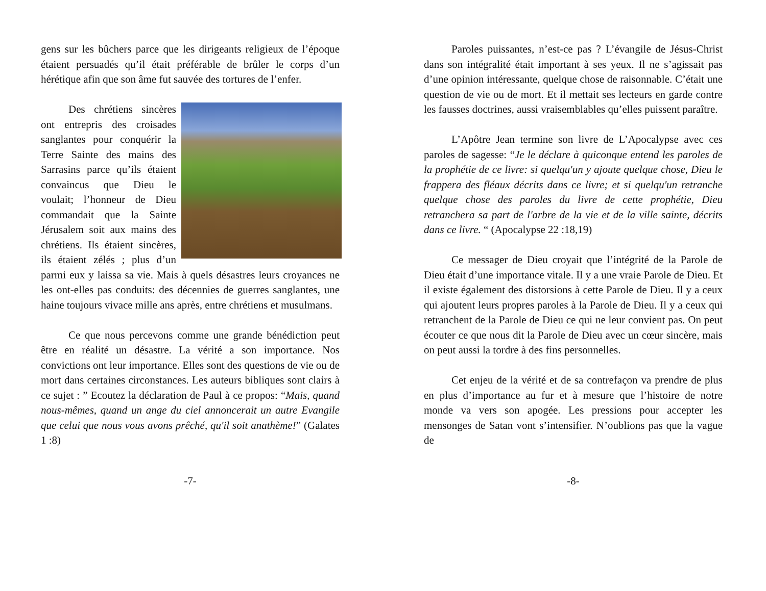gens sur les bûchers parce que les dirigeants religieux de l’époque étaient persuadés qu’il était préférable de brûler le corps d’un hérétique afin que son âme fut sauvée des tortures de l’enfer.
Des chrétiens sincères ont entrepris des croisades sanglantes pour conquérir la Terre Sainte des mains des Sarrasins parce qu’ils étaient convaincus que Dieu le voulait; l’honneur de Dieu commandait que la Sainte Jérusalem soit aux mains des chrétiens. Ils étaient sincères, ils étaient zélés ; plus d’un parmi eux y laissa sa vie. Mais à quels désastres leurs croyances ne les ont-elles pas conduits: des décennies de guerres sanglantes, une haine toujours vivace mille ans après, entre chrétiens et musulmans.
Ce que nous percevons comme une grande bénédiction peut être en réalité un désastre. La vérité a son importance. Nos convictions ont leur importance. Elles sont des questions de vie ou de mort dans certaines circonstances. Les auteurs bibliques sont clairs à ce sujet : ” Ecoutez la déclaration de Paul à ce propos: “Mais, quand nous-mêmes, quand un ange du ciel annoncerait un autre Evangile que celui que nous vous avons prêché, qu'il soit anathème!” (Galates 1 :8)
-7-
Paroles puissantes, n’est-ce pas ? L’évangile de Jésus-Christ dans son intégralité était important à ses yeux. Il ne s’agissait pas d’une opinion intéressante, quelque chose de raisonnable. C’était une question de vie ou de mort. Et il mettait ses lecteurs en garde contre les fausses doctrines, aussi vraisemblables qu’elles puissent paraître.
L’Apôtre Jean termine son livre de L’Apocalypse avec ces paroles de sagesse: “Je le déclare à quiconque entend les paroles de la prophétie de ce livre: si quelqu'un y ajoute quelque chose, Dieu le frappera des fléaux décrits dans ce livre; et si quelqu'un retranche quelque chose des paroles du livre de cette prophétie, Dieu retranchera sa part de l'arbre de la vie et de la ville sainte, décrits dans ce livre. “ (Apocalypse 22 :18,19)
Ce messager de Dieu croyait que l’intégrité de la Parole de Dieu était d’une importance vitale. Il y a une vraie Parole de Dieu. Et il existe également des distorsions à cette Parole de Dieu. Il y a ceux qui ajoutent leurs propres paroles à la Parole de Dieu. Il y a ceux qui retranchent de la Parole de Dieu ce qui ne leur convient pas. On peut écouter ce que nous dit la Parole de Dieu avec un cœur sincère, mais on peut aussi la tordre à des fins personnelles.
Cet enjeu de la vérité et de sa contrefaçon va prendre de plus en plus d’importance au fur et à mesure que l’histoire de notre monde va vers son apogée. Les pressions pour accepter les mensonges de Satan vont s’intensifier. N’oublions pas que la vague de
-8-